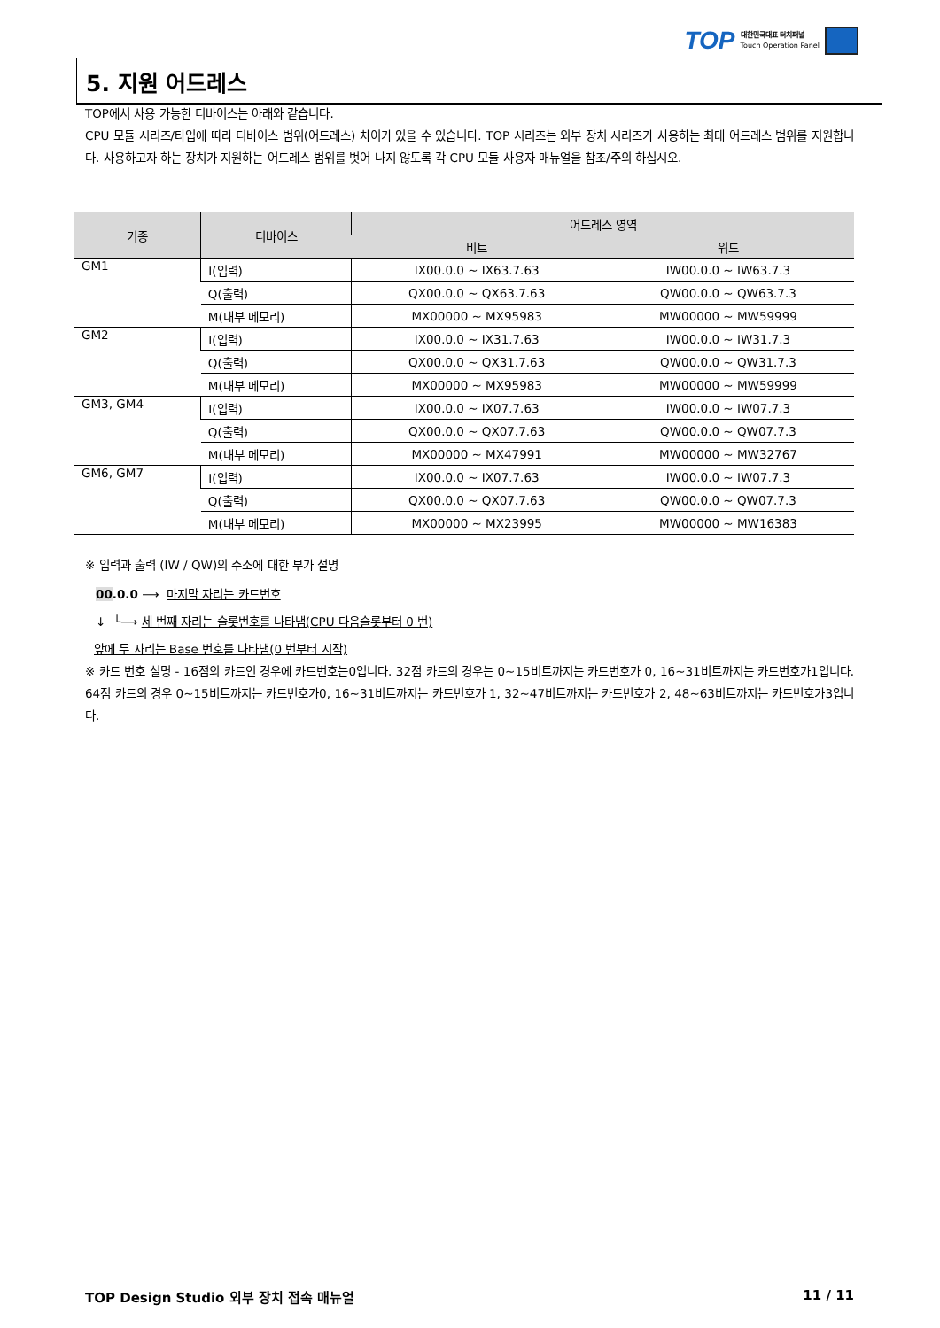TOP
대한민국대표 터치패널
Touch Operation Panel
5. 지원 어드레스
TOP에서 사용 가능한 디바이스는 아래와 같습니다.
CPU 모듈 시리즈/타입에 따라 디바이스 범위(어드레스) 차이가 있을 수 있습니다. TOP 시리즈는 외부 장치 시리즈가 사용하는 최대 어드레스 범위를 지원합니다. 사용하고자 하는 장치가 지원하는 어드레스 범위를 벗어 나지 않도록 각 CPU 모듈 사용자 매뉴얼을 참조/주의 하십시오.
| 기종 | 디바이스 | 어드레스 영역 | |
| --- | --- | --- | --- |
| | | 비트 | 워드 |
| GM1 | I(입력) | IX00.0.0 ~ IX63.7.63 | IW00.0.0 ~ IW63.7.3 |
| | Q(출력) | QX00.0.0 ~ QX63.7.63 | QW00.0.0 ~ QW63.7.3 |
| | M(내부 메모리) | MX00000 ~ MX95983 | MW00000 ~ MW59999 |
| GM2 | I(입력) | IX00.0.0 ~ IX31.7.63 | IW00.0.0 ~ IW31.7.3 |
| | Q(출력) | QX00.0.0 ~ QX31.7.63 | QW00.0.0 ~ QW31.7.3 |
| | M(내부 메모리) | MX00000 ~ MX95983 | MW00000 ~ MW59999 |
| GM3, GM4 | I(입력) | IX00.0.0 ~ IX07.7.63 | IW00.0.0 ~ IW07.7.3 |
| | Q(출력) | QX00.0.0 ~ QX07.7.63 | QW00.0.0 ~ QW07.7.3 |
| | M(내부 메모리) | MX00000 ~ MX47991 | MW00000 ~ MW32767 |
| GM6, GM7 | I(입력) | IX00.0.0 ~ IX07.7.63 | IW00.0.0 ~ IW07.7.3 |
| | Q(출력) | QX00.0.0 ~ QX07.7.63 | QW00.0.0 ~ QW07.7.3 |
| | M(내부 메모리) | MX00000 ~ MX23995 | MW00000 ~ MW16383 |
※ 입력과 출력 (IW / QW)의 주소에 대한 부가 설명
00.0.0 ⟶ 마지막 자리는 카드번호
↓ └⟶ 세 번째 자리는 슬롯번호를 나타냄(CPU 다음슬롯부터 0 번)
앞에 두 자리는 Base 번호를 나타냄(0 번부터 시작)
※ 카드 번호 설명 - 16점의 카드인 경우에 카드번호는0입니다. 32점 카드의 경우는 0~15비트까지는 카드번호가 0, 16~31비트까지는 카드번호가1입니다. 64점 카드의 경우 0~15비트까지는 카드번호가0, 16~31비트까지는 카드번호가 1, 32~47비트까지는 카드번호가 2, 48~63비트까지는 카드번호가3입니다.
TOP Design Studio 외부 장치 접속 매뉴얼 11 / 11